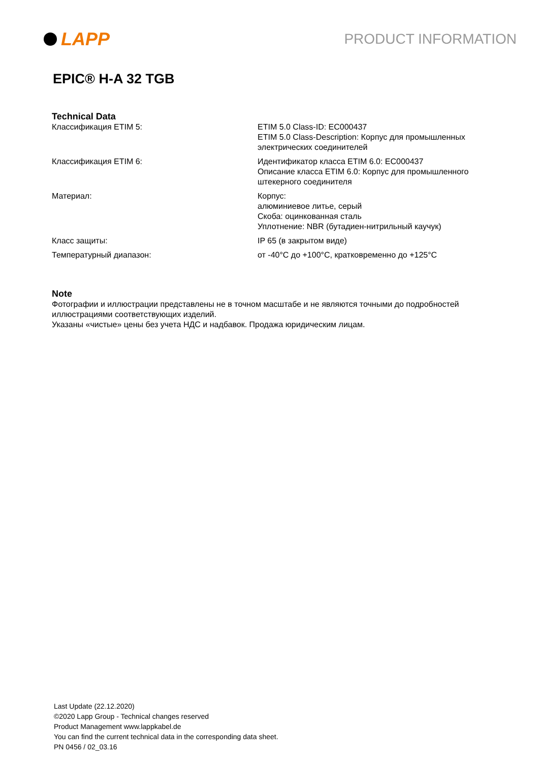LAPP
PRODUCT INFORMATION
EPIC® H-A 32 TGB
Technical Data
| Классификация ETIM 5: | ETIM 5.0 Class-ID: EC000437 ETIM 5.0 Class-Description: Корпус для промышленных электрических соединителей |
| Классификация ETIM 6: | Идентификатор класса ETIM 6.0: EC000437 Описание класса ETIM 6.0: Корпус для промышленного штекерного соединителя |
| Материал: | Корпус: алюминиевое литье, серый Скоба: оцинкованная сталь Уплотнение: NBR (бутадиен-нитрильный каучук) |
| Класс защиты: | IP 65 (в закрытом виде) |
| Температурный диапазон: | от -40°C до +100°C, кратковременно до +125°C |
Note
Фотографии и иллюстрации представлены не в точном масштабе и не являются точными до подробностей иллюстрациями соответствующих изделий.
Указаны «чистые» цены без учета НДС и надбавок. Продажа юридическим лицам.
Last Update (22.12.2020)
©2020 Lapp Group - Technical changes reserved
Product Management www.lappkabel.de
You can find the current technical data in the corresponding data sheet.
PN 0456 / 02_03.16